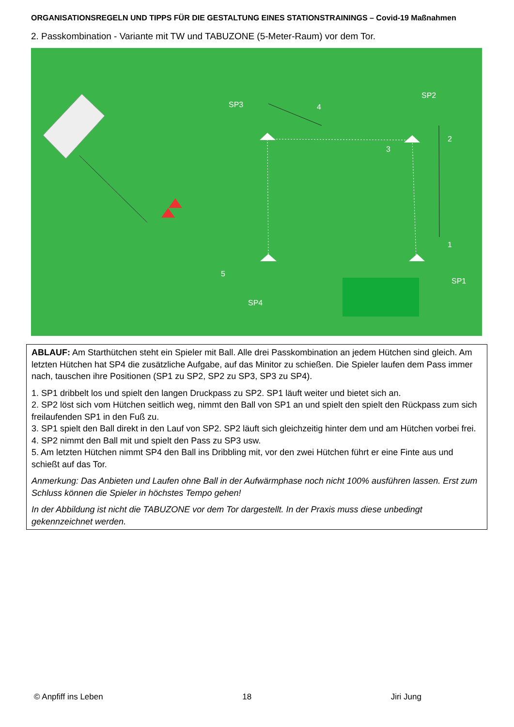ORGANISATIONSREGELN UND TIPPS FÜR DIE GESTALTUNG EINES STATIONSTRAININGS – Covid-19 Maßnahmen
2. Passkombination - Variante mit TW und TABUZONE (5-Meter-Raum) vor dem Tor.
SP3
4
SP2
2
3
1
SP1
5
SP4
ABLAUF: Am Starthütchen steht ein Spieler mit Ball. Alle drei Passkombination an jedem Hütchen sind gleich. Am letzten Hütchen hat SP4 die zusätzliche Aufgabe, auf das Minitor zu schießen. Die Spieler laufen dem Pass immer nach, tauschen ihre Positionen (SP1 zu SP2, SP2 zu SP3, SP3 zu SP4).
1. SP1 dribbelt los und spielt den langen Druckpass zu SP2. SP1 läuft weiter und bietet sich an.
2. SP2 löst sich vom Hütchen seitlich weg, nimmt den Ball von SP1 an und spielt den spielt den Rückpass zum sich freilaufenden SP1 in den Fuß zu.
3. SP1 spielt den Ball direkt in den Lauf von SP2. SP2 läuft sich gleichzeitig hinter dem und am Hütchen vorbei frei.
4. SP2 nimmt den Ball mit und spielt den Pass zu SP3 usw.
5. Am letzten Hütchen nimmt SP4 den Ball ins Dribbling mit, vor den zwei Hütchen führt er eine Finte aus und schießt auf das Tor.
Anmerkung: Das Anbieten und Laufen ohne Ball in der Aufwärmphase noch nicht 100% ausführen lassen. Erst zum Schluss können die Spieler in höchstes Tempo gehen!
In der Abbildung ist nicht die TABUZONE vor dem Tor dargestellt. In der Praxis muss diese unbedingt gekennzeichnet werden.
© Anpfiff ins Leben 18 Jiri Jung